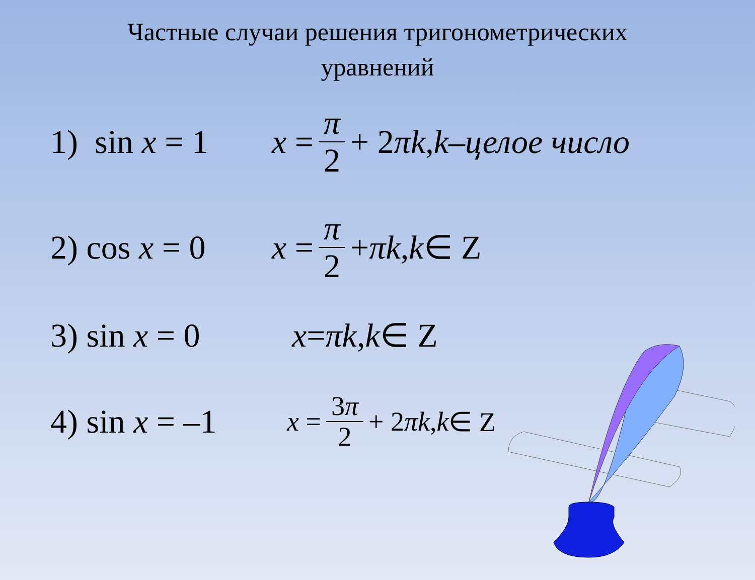Частные случаи решения тригонометрических
уравнений
1) sin x = 1
x = π 2 + 2 πk, k – целое число
2) cos x = 0
x = π 2 + πk, k ∈ Z
3) sin x = 0
x = πk, k ∈ Z
4) sin x = –1
x = 3π 2 + 2 πk, k ∈ Z